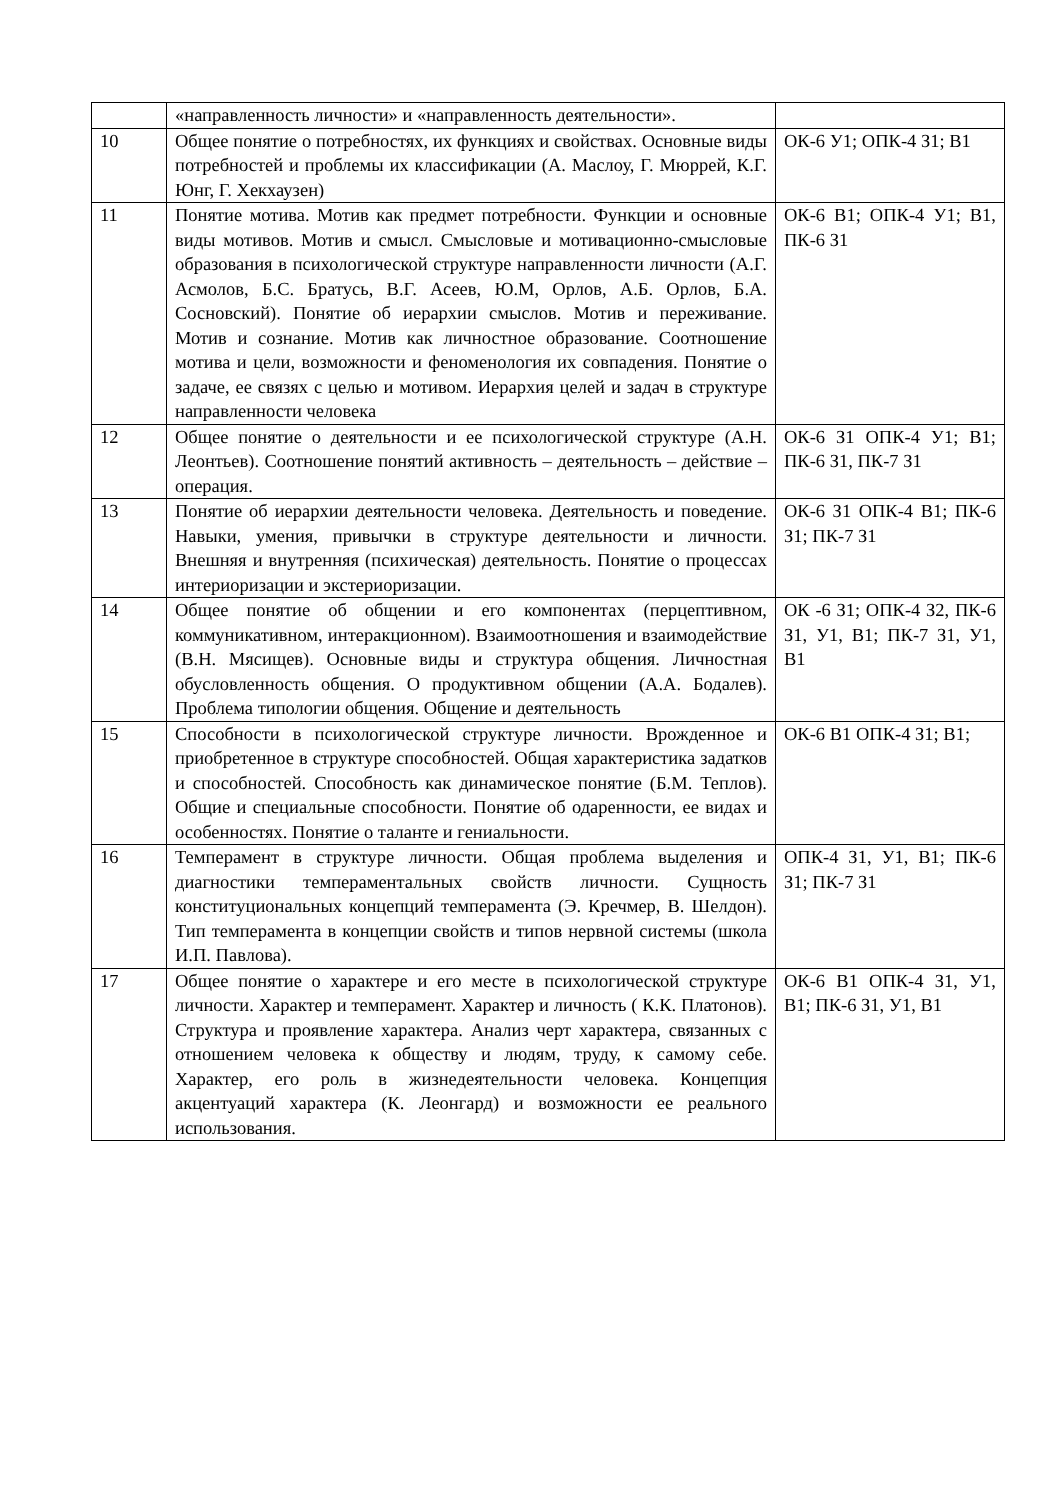| | «направленность личности» и «направленность деятельности». | |
| 10 | Общее понятие о потребностях, их функциях и свойствах. Основные виды потребностей и проблемы их классификации (А. Маслоу, Г. Мюррей, К.Г. Юнг, Г. Хекхаузен) | ОК-6 У1; ОПК-4 З1; В1 |
| 11 | Понятие мотива. Мотив как предмет потребности. Функции и основные виды мотивов. Мотив и смысл. Смысловые и мотивационно-смысловые образования в психологической структуре направленности личности (А.Г. Асмолов, Б.С. Братусь, В.Г. Асеев, Ю.М, Орлов, А.Б. Орлов, Б.А. Сосновский). Понятие об иерархии смыслов. Мотив и переживание. Мотив и сознание. Мотив как личностное образование. Соотношение мотива и цели, возможности и феноменология их совпадения. Понятие о задаче, ее связях с целью и мотивом. Иерархия целей и задач в структуре направленности человека | ОК-6 В1; ОПК-4 У1; В1, ПК-6 З1 |
| 12 | Общее понятие о деятельности и ее психологической структуре (А.Н. Леонтьев). Соотношение понятий активность – деятельность – действие – операция. | ОК-6 З1 ОПК-4 У1; В1; ПК-6 З1, ПК-7 З1 |
| 13 | Понятие об иерархии деятельности человека. Деятельность и поведение. Навыки, умения, привычки в структуре деятельности и личности. Внешняя и внутренняя (психическая) деятельность. Понятие о процессах интериоризации и экстериоризации. | ОК-6 З1 ОПК-4 В1; ПК-6 З1; ПК-7 З1 |
| 14 | Общее понятие об общении и его компонентах (перцептивном, коммуникативном, интеракционном). Взаимоотношения и взаимодействие (В.Н. Мясищев). Основные виды и структура общения. Личностная обусловленность общения. О продуктивном общении (А.А. Бодалев). Проблема типологии общения. Общение и деятельность | ОК -6 З1; ОПК-4 З2, ПК-6 З1, У1, В1; ПК-7 З1, У1, В1 |
| 15 | Способности в психологической структуре личности. Врожденное и приобретенное в структуре способностей. Общая характеристика задатков и способностей. Способность как динамическое понятие (Б.М. Теплов). Общие и специальные способности. Понятие об одаренности, ее видах и особенностях. Понятие о таланте и гениальности. | ОК-6 В1 ОПК-4 З1; В1; |
| 16 | Темперамент в структуре личности. Общая проблема выделения и диагностики темпераментальных свойств личности. Сущность конституциональных концепций темперамента (Э. Кречмер, В. Шелдон). Тип темперамента в концепции свойств и типов нервной системы (школа И.П. Павлова). | ОПК-4 З1, У1, В1; ПК-6 З1; ПК-7 З1 |
| 17 | Общее понятие о характере и его месте в психологической структуре личности. Характер и темперамент. Характер и личность ( К.К. Платонов). Структура и проявление характера. Анализ черт характера, связанных с отношением человека к обществу и людям, труду, к самому себе. Характер, его роль в жизнедеятельности человека. Концепция акцентуаций характера (К. Леонгард) и возможности ее реального использования. | ОК-6 В1 ОПК-4 З1, У1, В1; ПК-6 З1, У1, В1 |